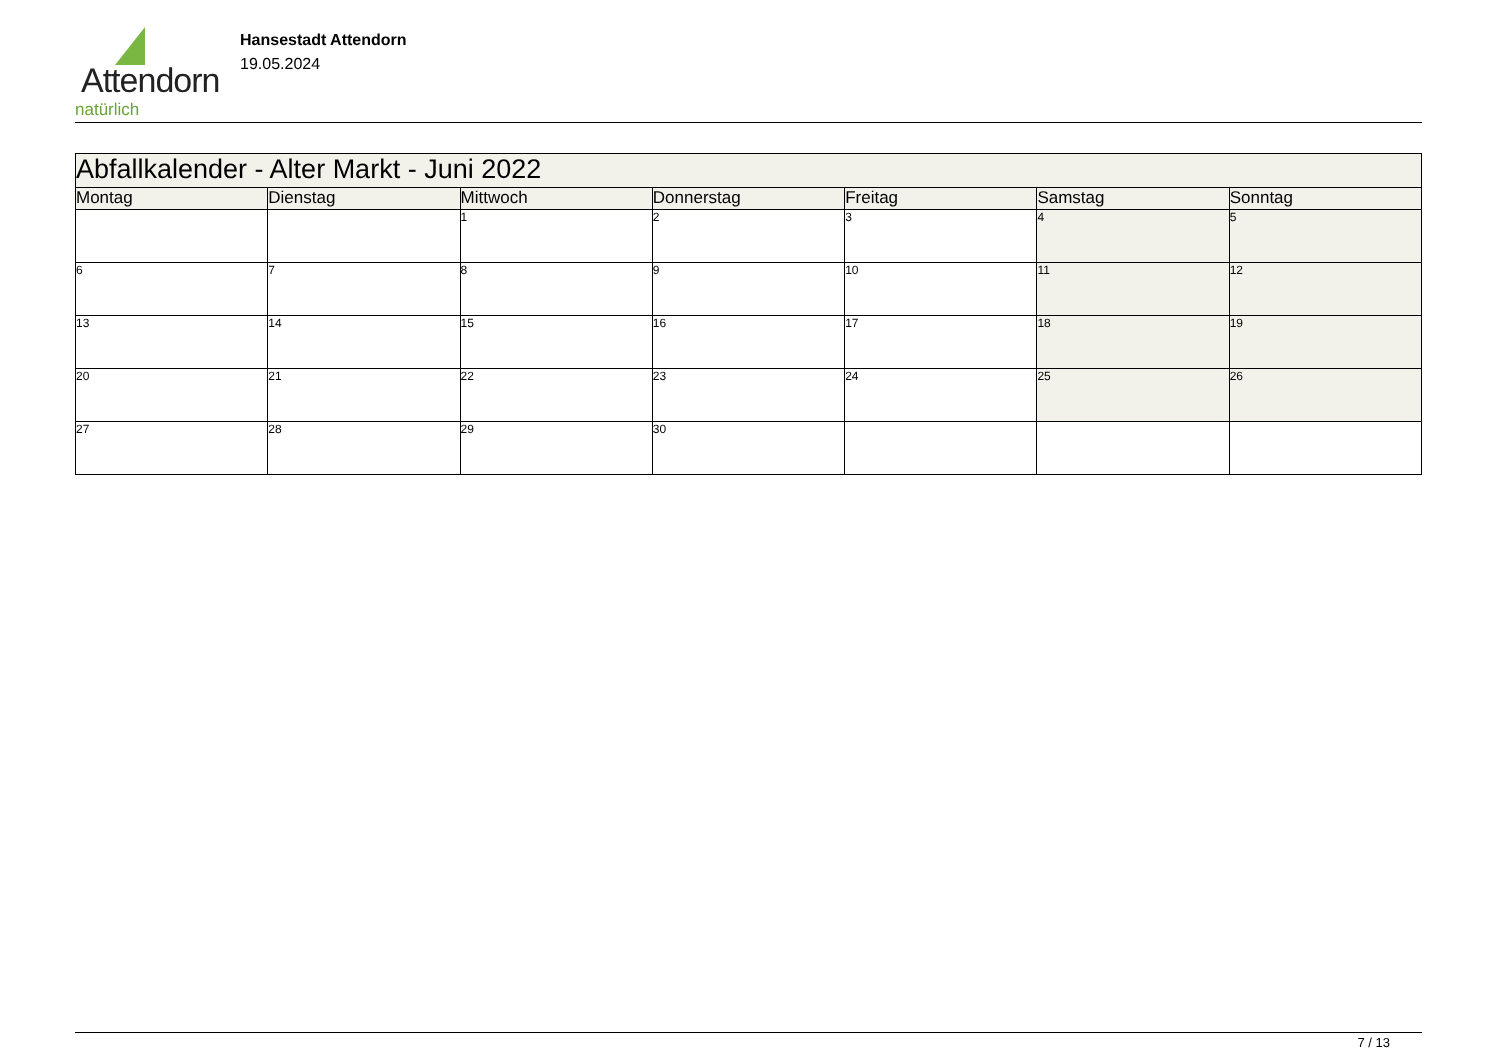Attendorn
natürlich
Hansestadt Attendorn
19.05.2024
| Abfallkalender - Alter Markt - Juni 2022 | | | | | | |
| Montag | Dienstag | Mittwoch | Donnerstag | Freitag | Samstag | Sonntag |
| | | 1 | 2 | 3 | 4 | 5 |
| 6 | 7 | 8 | 9 | 10 | 11 | 12 |
| 13 | 14 | 15 | 16 | 17 | 18 | 19 |
| 20 | 21 | 22 | 23 | 24 | 25 | 26 |
| 27 | 28 | 29 | 30 | | | |
7 / 13